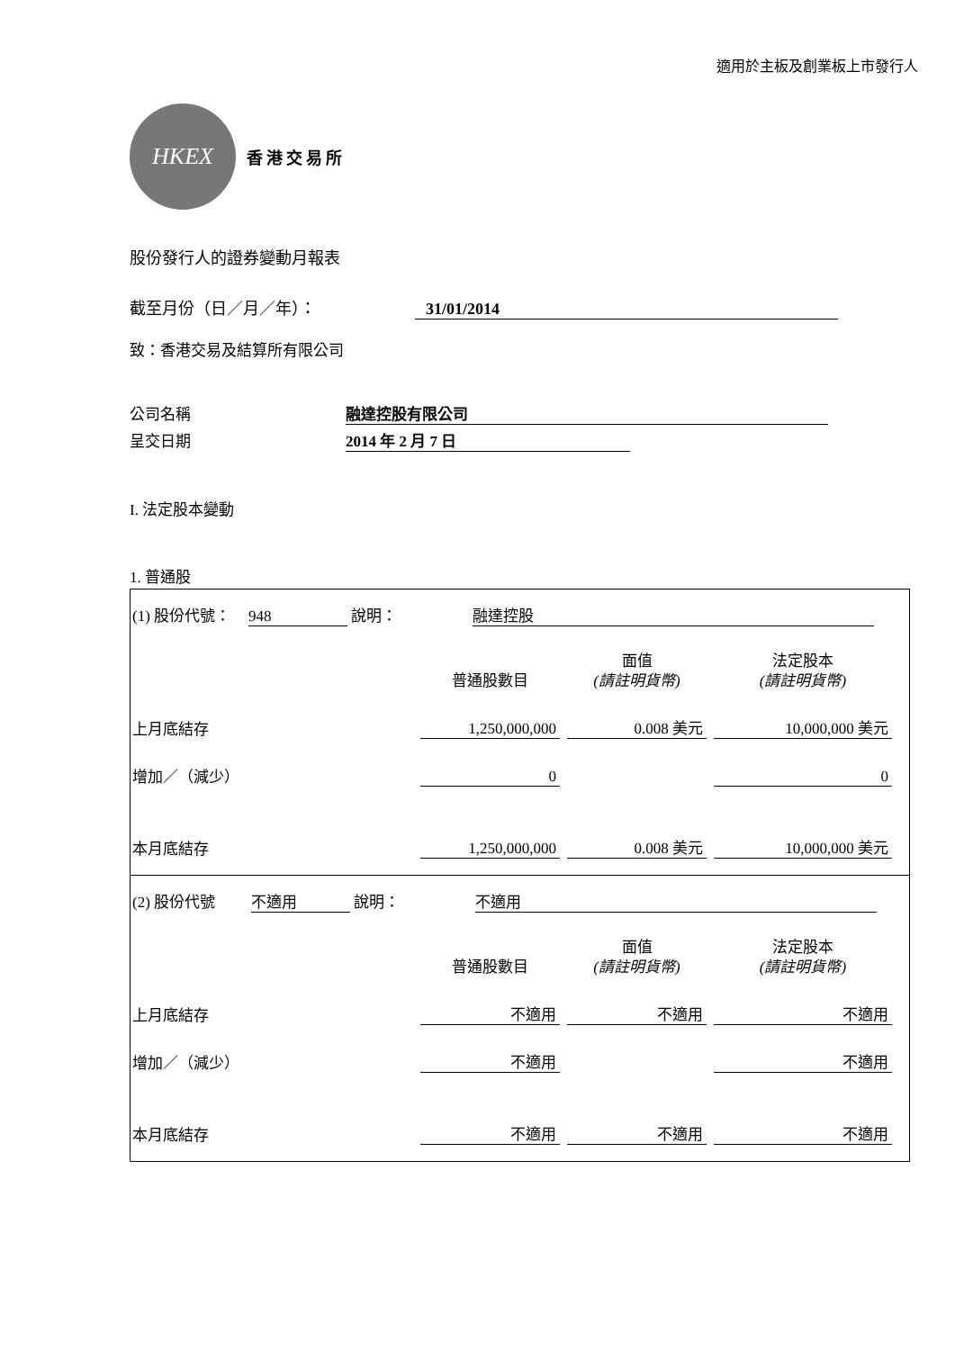適用於主板及創業板上市發行人
HKEX
香港交易所
股份發行人的證券變動月報表
截至月份（日／月／年）： 31/01/2014
致：香港交易及結算所有限公司
公司名稱 融達控股有限公司
呈交日期 2014 年 2 月 7 日
I. 法定股本變動
1. 普通股
(1) 股份代號： 948 說明： 融達控股
| | 普通股數目 | | 面值 (請註明貨幣) | | 法定股本 (請註明貨幣) |
| 上月底結存 | 1,250,000,000 | | 0.008 美元 | | 10,000,000 美元 |
| 增加／（減少） | 0 | | | | 0 |
| 本月底結存 | 1,250,000,000 | | 0.008 美元 | | 10,000,000 美元 |
(2) 股份代號 不適用 說明： 不適用
| | 普通股數目 | | 面值 (請註明貨幣) | | 法定股本 (請註明貨幣) |
| 上月底結存 | 不適用 | | 不適用 | | 不適用 |
| 增加／（減少） | 不適用 | | | | 不適用 |
| 本月底結存 | 不適用 | | 不適用 | | 不適用 |